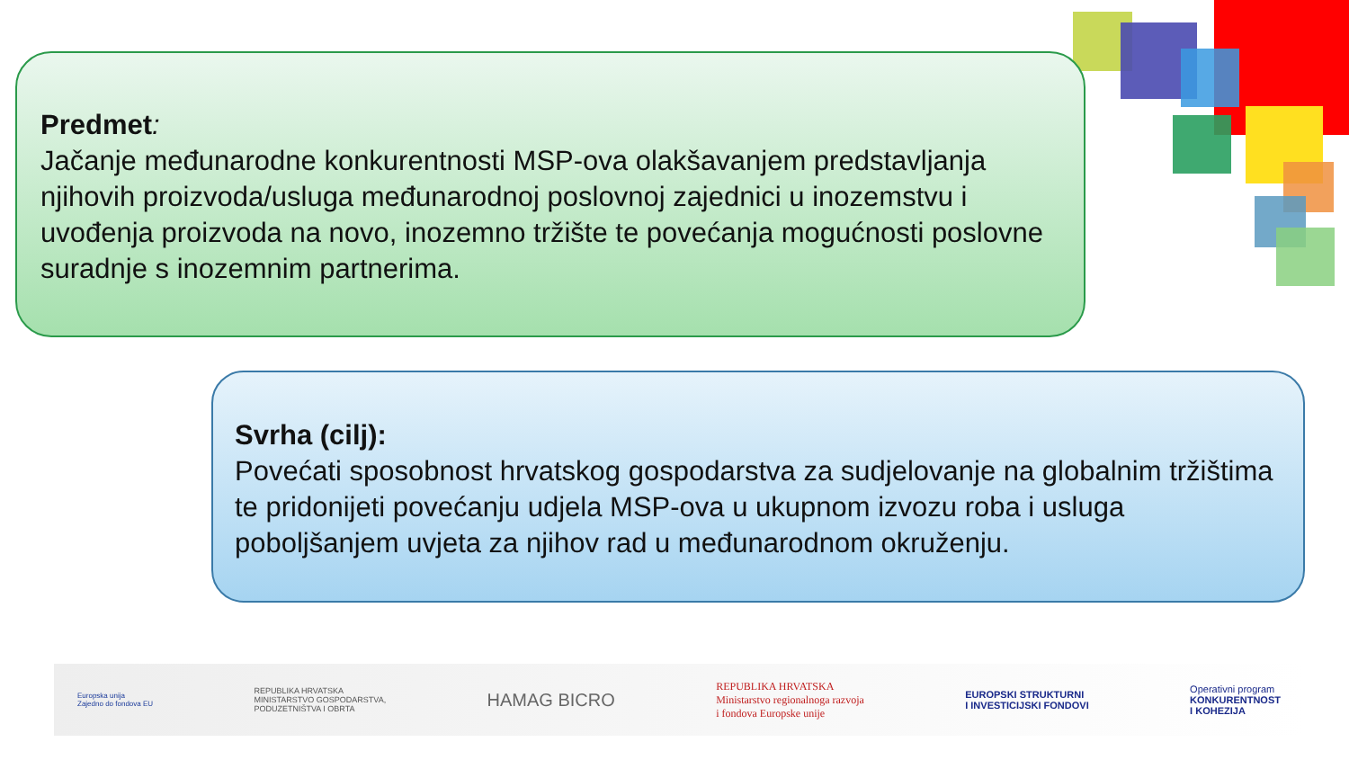Predmet:
Jačanje međunarodne konkurentnosti MSP-ova olakšavanjem predstavljanja njihovih proizvoda/usluga međunarodnoj poslovnoj zajednici u inozemstvu i uvođenja proizvoda na novo, inozemno tržište te povećanja mogućnosti poslovne suradnje s inozemnim partnerima.
Svrha (cilj):
Povećati sposobnost hrvatskog gospodarstva za sudjelovanje na globalnim tržištima te pridonijeti povećanju udjela MSP-ova u ukupnom izvozu roba i usluga poboljšanjem uvjeta za njihov rad u međunarodnom okruženju.
Europska unija
Zajedno do fondova EU
REPUBLIKA HRVATSKA
MINISTARSTVO GOSPODARSTVA,
PODUZETNIŠTVA I OBRTA
HAMAG BICRO
REPUBLIKA HRVATSKA
Ministarstvo regionalnoga razvoja
i fondova Europske unije
EUROPSKI STRUKTURNI
I INVESTICIJSKI FONDOVI
Operativni program
KONKURENTNOST
I KOHEZIJA